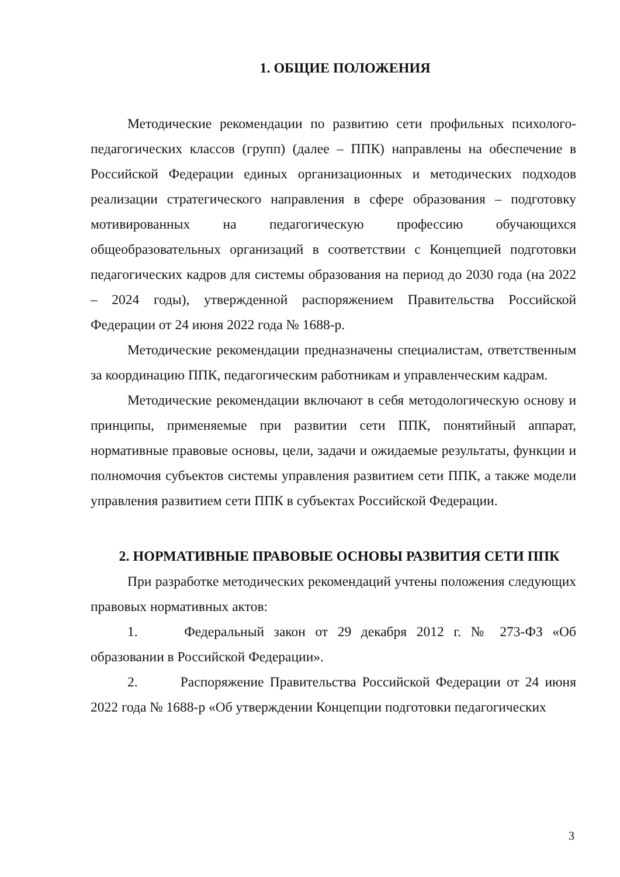1. ОБЩИЕ ПОЛОЖЕНИЯ
Методические рекомендации по развитию сети профильных психолого-педагогических классов (групп) (далее – ППК) направлены на обеспечение в Российской Федерации единых организационных и методических подходов реализации стратегического направления в сфере образования – подготовку мотивированных на педагогическую профессию обучающихся общеобразовательных организаций в соответствии с Концепцией подготовки педагогических кадров для системы образования на период до 2030 года (на 2022 – 2024 годы), утвержденной распоряжением Правительства Российской Федерации от 24 июня 2022 года № 1688-р.
Методические рекомендации предназначены специалистам, ответственным за координацию ППК, педагогическим работникам и управленческим кадрам.
Методические рекомендации включают в себя методологическую основу и принципы, применяемые при развитии сети ППК, понятийный аппарат, нормативные правовые основы, цели, задачи и ожидаемые результаты, функции и полномочия субъектов системы управления развитием сети ППК, а также модели управления развитием сети ППК в субъектах Российской Федерации.
2. НОРМАТИВНЫЕ ПРАВОВЫЕ ОСНОВЫ РАЗВИТИЯ СЕТИ ППК
При разработке методических рекомендаций учтены положения следующих правовых нормативных актов:
1. Федеральный закон от 29 декабря 2012 г. № 273-ФЗ «Об образовании в Российской Федерации».
2. Распоряжение Правительства Российской Федерации от 24 июня 2022 года № 1688-р «Об утверждении Концепции подготовки педагогических
3